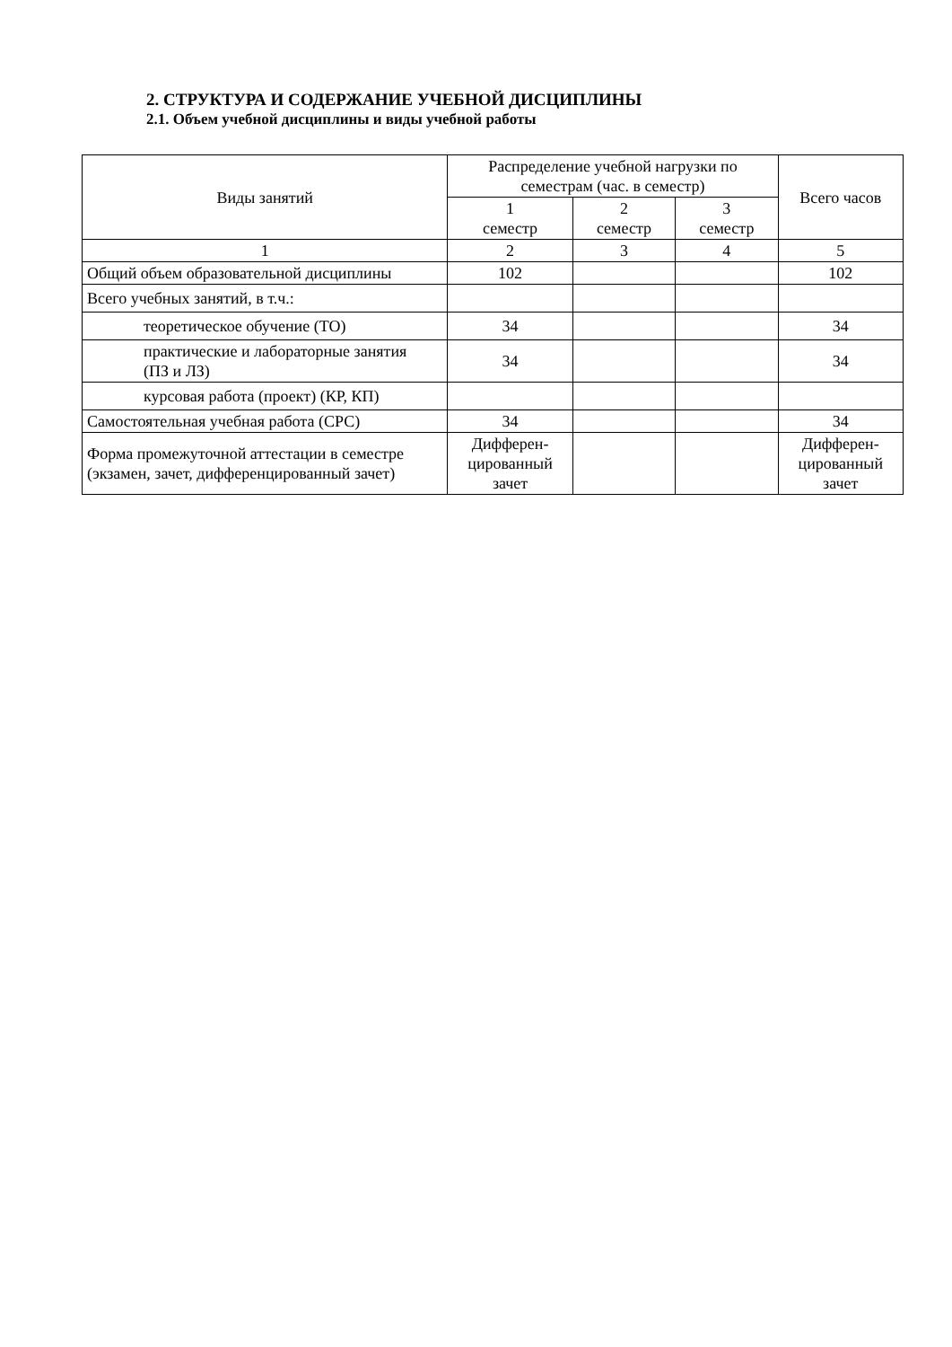2. СТРУКТУРА И СОДЕРЖАНИЕ УЧЕБНОЙ ДИСЦИПЛИНЫ
2.1. Объем учебной дисциплины и виды учебной работы
| Виды занятий | Распределение учебной нагрузки по семестрам (час. в семестр) | | | Всего часов |
| --- | --- | --- | --- | --- |
| | 1 семестр | 2 семестр | 3 семестр | |
| 1 | 2 | 3 | 4 | 5 |
| Общий объем образовательной дисциплины | 102 | | | 102 |
| Всего учебных занятий, в т.ч.: | | | | |
| теоретическое обучение (ТО) | 34 | | | 34 |
| практические и лабораторные занятия (ПЗ и ЛЗ) | 34 | | | 34 |
| курсовая работа (проект) (КР, КП) | | | | |
| Самостоятельная учебная работа (СРС) | 34 | | | 34 |
| Форма промежуточной аттестации в семестре (экзамен, зачет, дифференцированный зачет) | Дифферен-цированный зачет | | | Дифферен-цированный зачет |